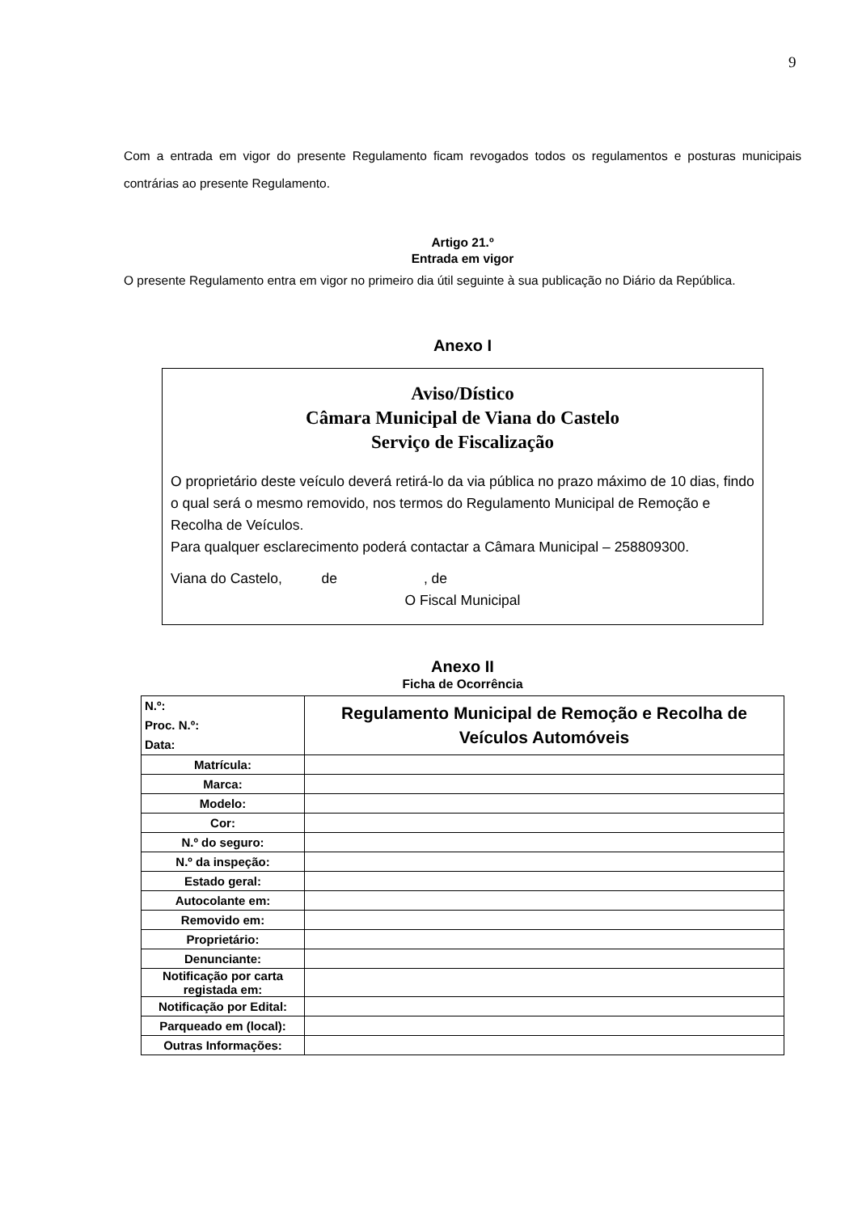9
Com a entrada em vigor do presente Regulamento ficam revogados todos os regulamentos e posturas municipais contrárias ao presente Regulamento.
Artigo 21.º
Entrada em vigor
O presente Regulamento entra em vigor no primeiro dia útil seguinte à sua publicação no Diário da República.
Anexo I
Aviso/Dístico
Câmara Municipal de Viana do Castelo
Serviço de Fiscalização
O proprietário deste veículo deverá retirá-lo da via pública no prazo máximo de 10 dias, findo o qual será o mesmo removido, nos termos do Regulamento Municipal de Remoção e Recolha de Veículos.
Para qualquer esclarecimento poderá contactar a Câmara Municipal – 258809300.
Viana do Castelo, de , de
O Fiscal Municipal
Anexo II
Ficha de Ocorrência
| N.º: Proc. N.º: Data: | Regulamento Municipal de Remoção e Recolha de Veículos Automóveis |
| Matrícula: | |
| Marca: | |
| Modelo: | |
| Cor: | |
| N.º do seguro: | |
| N.º da inspeção: | |
| Estado geral: | |
| Autocolante em: | |
| Removido em: | |
| Proprietário: | |
| Denunciante: | |
| Notificação por carta registada em: | |
| Notificação por Edital: | |
| Parqueado em (local): | |
| Outras Informações: | |